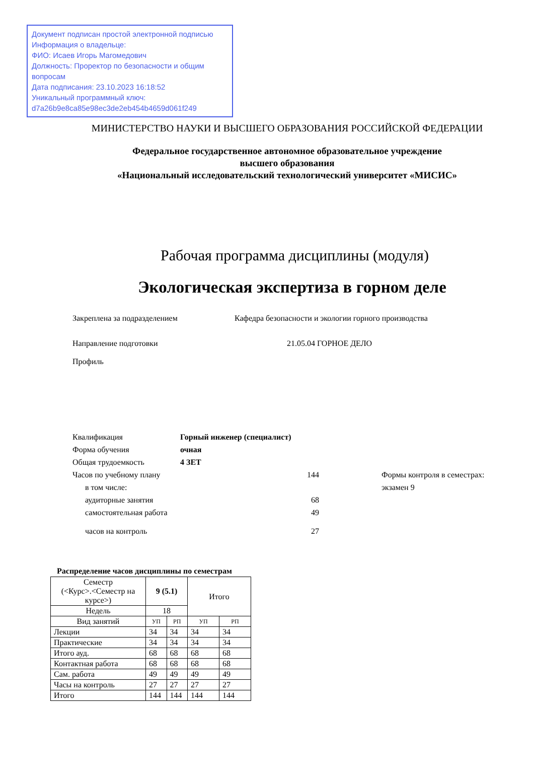Документ подписан простой электронной подписью
Информация о владельце:
ФИО: Исаев Игорь Магомедович
Должность: Проректор по безопасности и общим вопросам
Дата подписания: 23.10.2023 16:18:52
Уникальный программный ключ:
d7a26b9e8ca85e98ec3de2eb454b4659d061f249
МИНИСТЕРСТВО НАУКИ И ВЫСШЕГО ОБРАЗОВАНИЯ РОССИЙСКОЙ ФЕДЕРАЦИИ
Федеральное государственное автономное образовательное учреждение
высшего образования
«Национальный исследовательский технологический университет «МИСИС»
Рабочая программа дисциплины (модуля)
Экологическая экспертиза в горном деле
Закреплена за подразделением Кафедра безопасности и экологии горного производства
Направление подготовки 21.05.04 ГОРНОЕ ДЕЛО
Профиль
| Квалификация | Горный инженер (специалист) | | |
| Форма обучения | очная | | |
| Общая трудоемкость | 4 ЗЕТ | | |
| Часов по учебному плану | | 144 | Формы контроля в семестрах: |
| в том числе: | | | экзамен 9 |
| аудиторные занятия | | 68 | |
| самостоятельная работа | | 49 | |
| часов на контроль | | 27 | |
Распределение часов дисциплины по семестрам
| Семестр (<Курс>.<Семестр на курсе>) | 9 (5.1) | | Итого | |
| --- | --- | --- | --- | --- |
| Недель | 18 | | | |
| Вид занятий | УП | РП | УП | РП |
| Лекции | 34 | 34 | 34 | 34 |
| Практические | 34 | 34 | 34 | 34 |
| Итого ауд. | 68 | 68 | 68 | 68 |
| Контактная работа | 68 | 68 | 68 | 68 |
| Сам. работа | 49 | 49 | 49 | 49 |
| Часы на контроль | 27 | 27 | 27 | 27 |
| Итого | 144 | 144 | 144 | 144 |